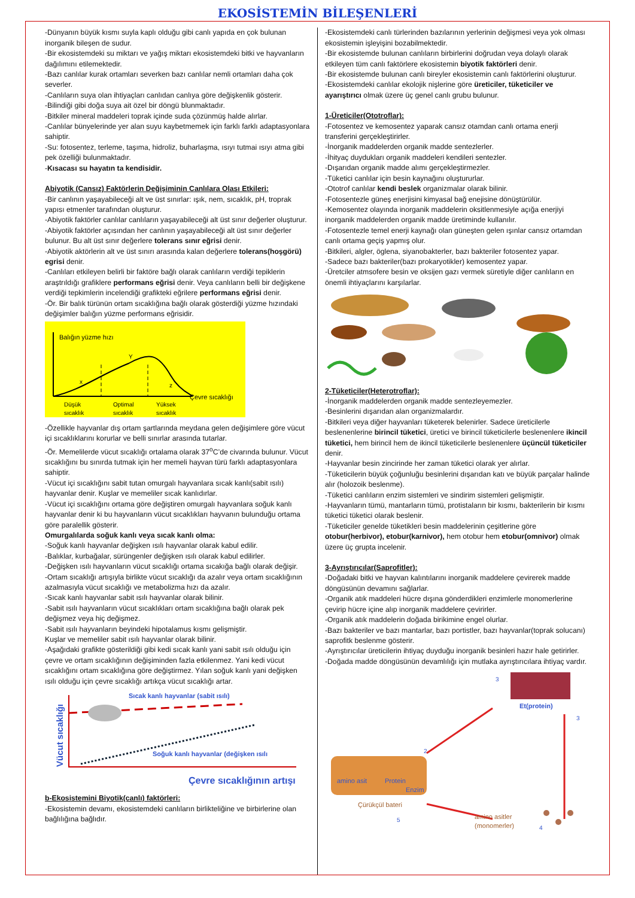EKOSİSTEMİN BİLEŞENLERİ
-Dünyanın büyük kısmı suyla kaplı olduğu gibi canlı yapıda en çok bulunan inorganik bileşen de sudur.
-Bir ekosistemdeki su miktarı ve yağış miktarı ekosistemdeki bitki ve hayvanların dağılımını etilemektedir.
-Bazı canlılar kurak ortamları severken bazı canlılar nemli ortamları daha çok severler.
-Canlıların suya olan ihtiyaçları canlıdan canlıya göre değişkenlik gösterir.
-Bilindiği gibi doğa suya ait özel bir döngü blunmaktadır.
-Bitkiler mineral maddeleri toprak içinde suda çözünmüş halde alırlar.
-Canlılar bünyelerinde yer alan suyu kaybetmemek için farklı farklı adaptasyonlara sahiptir.
-Su: fotosentez, terleme, taşıma, hidroliz, buharlaşma, ısıyı tutmai ısıyı atma gibi pek özelliği bulunmaktadır.
-Kısacası su hayatın ta kendisidir.
Abiyotik (Cansız) Faktörlerin Değişiminin Canlılara Olası Etkileri:
-Bir canlının yaşayabileceği alt ve üst sınırlar: ışık, nem, sıcaklık, pH, troprak yapısı etmenler tarafından oluşturur.
-Abiyotik faktörler canlılar canlıların yaşayabileceği alt üst sınır değerler oluşturur.
-Abiyotik faktörler açısından her canlının yaşayabileceği alt üst sınır değerler bulunur. Bu alt üst sınır değerlere tolerans sınır eğrisi denir.
-Abiyotik aktörlerin alt ve üst sınırı arasında kalan değerlere tolerans(hoşgörü) egrisi denir.
-Canlıları etkileyen belirli bir faktöre bağlı olarak canlıların verdiği tepiklerin araştrıldığı grafiklere performans eğrisi denir. Veya canlıların belli bir değişkene verdiği tepkimlerin incelendiği grafikteki eğrilere performans eğrisi denir.
-Ör. Bir balık türünün ortam sıcaklığına bağlı olarak gösterdiği yüzme hızındaki değişimler balığın yüzme performans eğrisidir.
Balığın yüzme hızı
x
Y
z
Çevre sıcaklığı
Düşük
sıcaklık
Optimal
sıcaklık
Yüksek
sıcaklık
-Özellikle hayvanlar dış ortam şartlarında meydana gelen değişimlere göre vücut içi sıcaklıklarını korurlar ve belli sınırlar arasında tutarlar.
-Ör. Memelilerde vücut sıcaklığı ortalama olarak 37<sup>o</sup>C’de civarında bulunur. Vücut sıcaklığını bu sınırda tutmak için her memeli hayvan türü farklı adaptasyonlara sahiptir.
-Vücut içi sıcaklığını sabit tutan omurgalı hayvanlara sıcak kanlı(sabit ısılı) hayvanlar denir. Kuşlar ve memeliler sıcak kanlıdırlar.
-Vücut içi sıcaklığını ortama göre değiştiren omurgalı hayvanlara soğuk kanlı hayvanlar denir ki bu hayvanların vücut sıcaklıkları hayvanın bulunduğu ortama göre paralellik gösterir.
Omurgalılarda soğuk kanlı veya sıcak kanlı olma:
-Soğuk kanlı hayvanlar değişken ısılı hayvanlar olarak kabul edilir.
-Balıklar, kurbağalar, sürüngenler değişken ısılı olarak kabul edilirler.
-Değişken ısılı hayvanların vücut sıcaklığı ortama sıcakığa bağlı olarak değişir.
-Ortam sıcaklığı artışıyla birlikte vücut sıcaklığı da azalır veya ortam sıcaklığının azalmasıyla vücut sıcaklığı ve metabolizma hızı da azalır.
-Sıcak kanlı hayvanlar sabit ısılı hayvanlar olarak bilinir.
-Sabit ısılı hayvanların vücut sıcaklıkları ortam sıcaklığına bağlı olarak pek değişmez veya hiç değişmez.
-Sabit ısılı hayvanların beyindeki hipotalamus kısmı gelişmiştir.
Kuşlar ve memeliler sabit ısılı hayvanlar olarak bilinir.
-Aşağıdaki grafikte gösterildiği gibi kedi sıcak kanlı yani sabit ısılı olduğu için çevre ve ortam sıcaklığının değişiminden fazla etkilenmez. Yani kedi vücut sıcaklığını ortam sıcaklığına göre değiştirmez. Yılan soğuk kanlı yani değişken ısılı olduğu için çevre sıcaklığı artıkça vücut sıcaklığı artar.
Sıcak kanlı hayvanlar (sabit ısılı)
Soğuk kanlı hayvanlar (değişken ısılı
Vücut sıcaklığı
Çevre sıcaklığının artışı
b-Ekosistemini Biyotik(canlı) faktörleri:
-Ekosistemin devamı, ekosistemdeki canlıların birlikteliğine ve birbirlerine olan bağlılığına bağlıdır.
-Ekosistemdeki canlı türlerinden bazılarının yerlerinin değişmesi veya yok olması ekosistemin işleyişini bozabilmektedir.
-Bir ekosistemde bulunan canlıların birbirlerini doğrudan veya dolaylı olarak etkileyen tüm canlı faktörlere ekosistemin biyotik faktörleri denir.
-Bir ekosistemde bulunan canlı bireyler ekosistemin canlı faktörlerini oluşturur.
-Ekosistemdeki canlılar ekolojik nişlerine göre üreticiler, tüketiciler ve ayarıştırıcı olmak üzere üç genel canlı grubu bulunur.
1-Üreticiler(Ototroflar):
-Fotosentez ve kemosentez yaparak cansız otamdan canlı ortama enerji transferini gerçekleştirirler.
-İnorganik maddelerden organik madde sentezlerler.
-İhityaç duydukları organik maddeleri kendileri sentezler.
-Dışarıdan organik madde alımı gerçekleştirmezler.
-Tüketici canlılar için besin kaynağını oluştururlar.
-Ototrof canlılar kendi beslek organizmalar olarak bilinir.
-Fotosentezle güneş enerjisini kimyasal bağ enejisine dönüştürülür.
-Kemosentez olayında inorganik maddelerin oksitlenmesiyle açığa enerjiyi inorganik maddelerden organik madde üretiminde kullanılır.
-Fotosentezle temel enerji kaynağı olan güneşten gelen ışınlar cansız ortamdan canlı ortama geçiş yapmış olur.
-Bitkileri, algler, öglena, siyanobakterler, bazı bakteriler fotosentez yapar.
-Sadece bazı bakteriler(bazı prokaryotikler) kemosentez yapar.
-Üretciler atmsofere besin ve oksijen gazı vermek süretiyle diğer canlıların en önemli ihtiyaçlarını karşılarlar.
2-Tüketiciler(Heterotroflar):
-İnorganik maddelerden organik madde sentezleyemezler.
-Besinlerini dışarıdan alan organizmalardır.
-Bitkileri veya diğer hayvanları tüketerek belenirler. Sadece üreticilerle beslenenlerine birincil tüketici, üretici ve birincil tüketicilerle beslenenlere ikincil tüketici, hem birincil hem de ikincil tüketicilerle beslenenlere üçüncül tüketiciler denir.
-Hayvanlar besin zincirinde her zaman tüketici olarak yer alırlar.
-Tüketicilerin büyük çoğunluğu besinlerini dışarıdan katı ve büyük parçalar halinde alır (holozoik beslenme).
-Tüketici canlıların enzim sistemleri ve sindirim sistemleri gelişmiştir.
-Hayvanların tümü, mantarların tümü, protistaların bir kısmı, bakterilerin bir kısmı tüketici tüketici olarak beslenir.
-Tüketiciler genelde tüketikleri besin maddelerinin çeşitlerine göre otobur(herbivor), etobur(karnivor), hem otobur hem etobur(omnivor) olmak üzere üç grupta incelenir.
3-Ayrıştırıcılar(Saprofitler):
-Doğadaki bitki ve hayvan kalıntılarını inorganik maddelere çevirerek madde döngüsünün devamını sağlarlar.
-Organik atık maddeleri hücre dışına gönderdikleri enzimlerle monomerlerine çevirip hücre içine alıp inorganik maddelere çevirirler.
-Organik atık maddelerin doğada birikimine engel olurlar.
-Bazı bakteriler ve bazı mantarlar, bazı portistler, bazı hayvanlar(toprak solucanı) saprofitk beslenme gösterir.
-Ayrıştırıcılar üreticilerin ihtiyaç duyduğu inorganik besinleri hazır hale getirirler.
-Doğada madde döngüsünün devamlılığı için mutlaka ayrıştırıcılara ihtiyaç vardır.
Et(protein)
3
3
amino asit
Protein
Enzim
Çürükçül bateri
2
5
amino asitler
(monomerler)
4